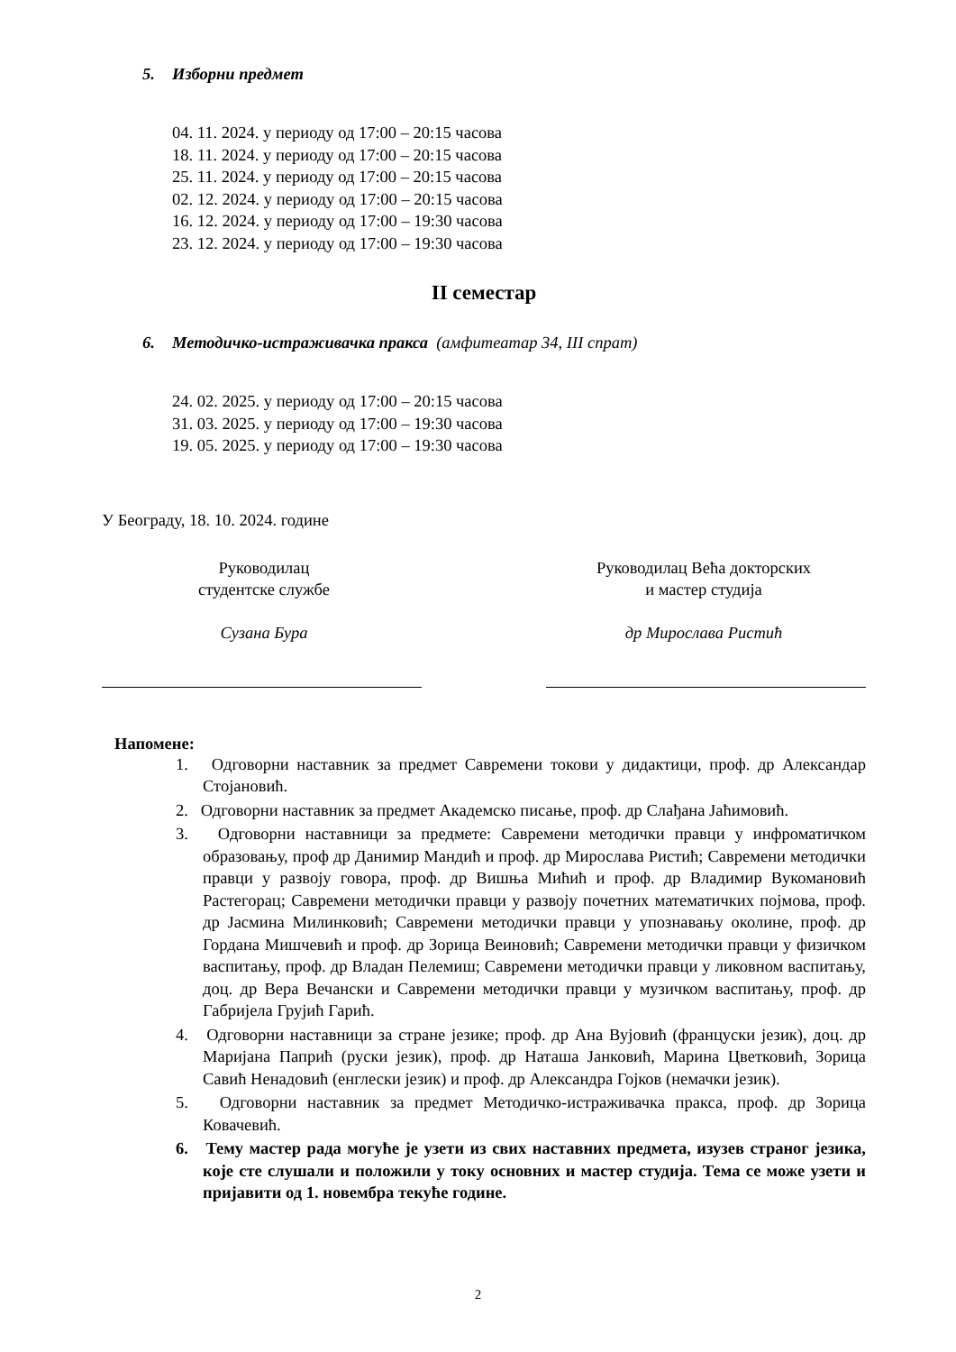5. Изборни предмет
04. 11. 2024. у периоду од 17:00 – 20:15 часова
18. 11. 2024. у периоду од 17:00 – 20:15 часова
25. 11. 2024. у периоду од 17:00 – 20:15 часова
02. 12. 2024. у периоду од 17:00 – 20:15 часова
16. 12. 2024. у периоду од 17:00 – 19:30 часова
23. 12. 2024. у периоду од 17:00 – 19:30 часова
II семестар
6. Методичко-истраживачка пракса (амфитеатар 34, III спрат)
24. 02. 2025. у периоду од 17:00 – 20:15 часова
31. 03. 2025. у периоду од 17:00 – 19:30 часова
19. 05. 2025. у периоду од 17:00 – 19:30 часова
У Београду, 18. 10. 2024. године
Руководилац
студентске службе
Сузана Бура
Руководилац Већа докторских
и мастер студија
др Мирослава Ристић
Напомене:
1. Одговорни наставник за предмет Савремени токови у дидактици, проф. др Александар Стојановић.
2. Одговорни наставник за предмет Академско писање, проф. др Слађана Јаћимовић.
3. Одговорни наставници за предмете: Савремени методички правци у инфроматичком образовању, проф др Данимир Мандић и проф. др Мирослава Ристић; Савремени методички правци у развоју говора, проф. др Вишња Мићић и проф. др Владимир Вукомановић Растегорац; Савремени методички правци у развоју почетних математичких појмова, проф. др Јасмина Милинковић; Савремени методички правци у упознавању околине, проф. др Гордана Мишчевић и проф. др Зорица Веиновић; Савремени методички правци у физичком васпитању, проф. др Владан Пелемиш; Савремени методички правци у ликовном васпитању, доц. др Вера Вечански и Савремени методички правци у музичком васпитању, проф. др Габријела Грујић Гарић.
4. Одговорни наставници за стране језике; проф. др Ана Вујовић (француски језик), доц. др Маријана Папрић (руски језик), проф. др Наташа Јанковић, Марина Цветковић, Зорица Савић Ненадовић (енглески језик) и проф. др Александра Гојков (немачки језик).
5. Одговорни наставник за предмет Методичко-истраживачка пракса, проф. др Зорица Ковачевић.
6. Тему мастер рада могуће је узети из свих наставних предмета, изузев страног језика, које сте слушали и положили у току основних и мастер студија. Тема се може узети и пријавити од 1. новембра текуће године.
2